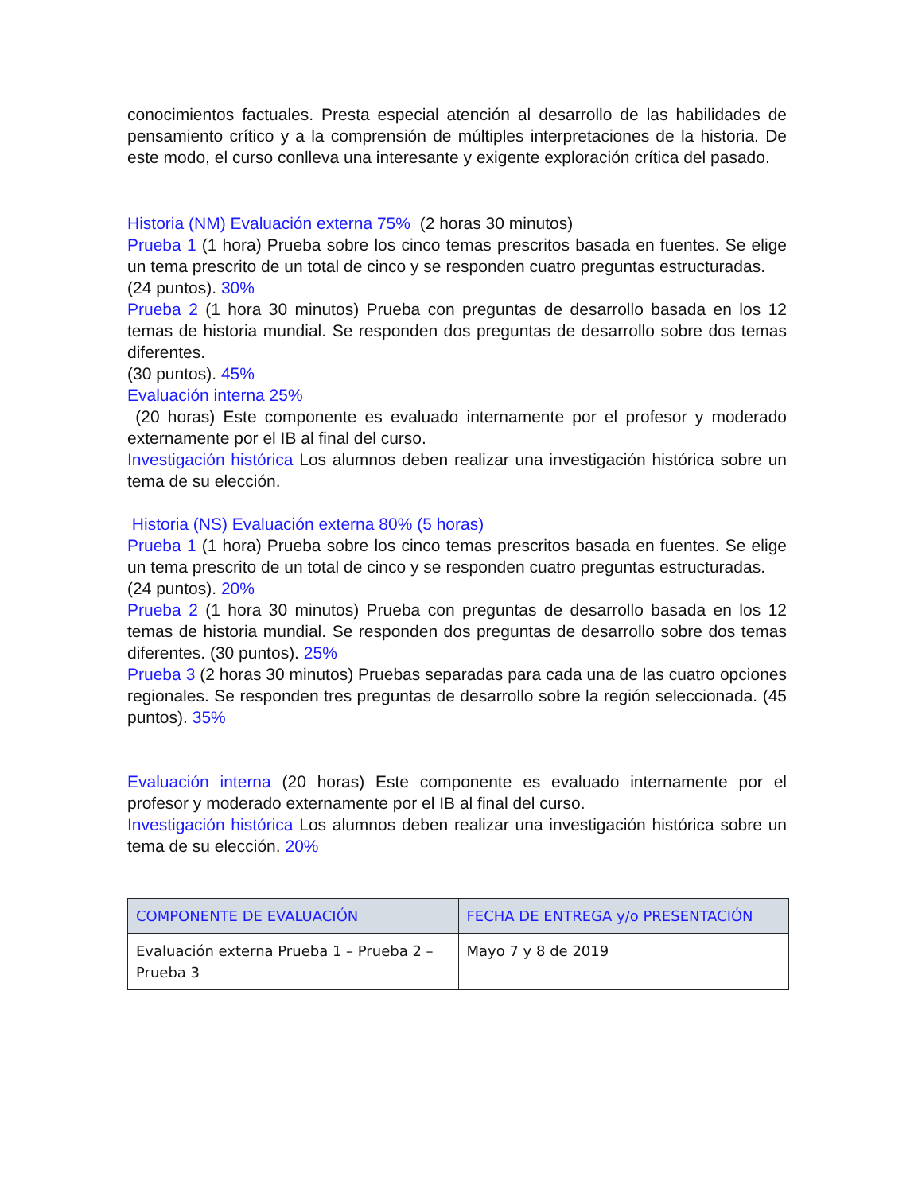conocimientos factuales. Presta especial atención al desarrollo de las habilidades de pensamiento crítico y a la comprensión de múltiples interpretaciones de la historia. De este modo, el curso conlleva una interesante y exigente exploración crítica del pasado.
Historia (NM) Evaluación externa 75% (2 horas 30 minutos)
Prueba 1 (1 hora) Prueba sobre los cinco temas prescritos basada en fuentes. Se elige un tema prescrito de un total de cinco y se responden cuatro preguntas estructuradas.
(24 puntos). 30%
Prueba 2 (1 hora 30 minutos) Prueba con preguntas de desarrollo basada en los 12 temas de historia mundial. Se responden dos preguntas de desarrollo sobre dos temas diferentes.
(30 puntos). 45%
Evaluación interna 25%
(20 horas) Este componente es evaluado internamente por el profesor y moderado externamente por el IB al final del curso.
Investigación histórica Los alumnos deben realizar una investigación histórica sobre un tema de su elección.
Historia (NS) Evaluación externa 80% (5 horas)
Prueba 1 (1 hora) Prueba sobre los cinco temas prescritos basada en fuentes. Se elige un tema prescrito de un total de cinco y se responden cuatro preguntas estructuradas.
(24 puntos). 20%
Prueba 2 (1 hora 30 minutos) Prueba con preguntas de desarrollo basada en los 12 temas de historia mundial. Se responden dos preguntas de desarrollo sobre dos temas diferentes. (30 puntos). 25%
Prueba 3 (2 horas 30 minutos) Pruebas separadas para cada una de las cuatro opciones regionales. Se responden tres preguntas de desarrollo sobre la región seleccionada. (45 puntos). 35%
Evaluación interna (20 horas) Este componente es evaluado internamente por el profesor y moderado externamente por el IB al final del curso.
Investigación histórica Los alumnos deben realizar una investigación histórica sobre un tema de su elección. 20%
| COMPONENTE DE EVALUACIÓN | FECHA DE ENTREGA y/o PRESENTACIÓN |
| --- | --- |
| Evaluación externa Prueba 1 – Prueba 2 – Prueba 3 | Mayo 7 y 8 de 2019 |